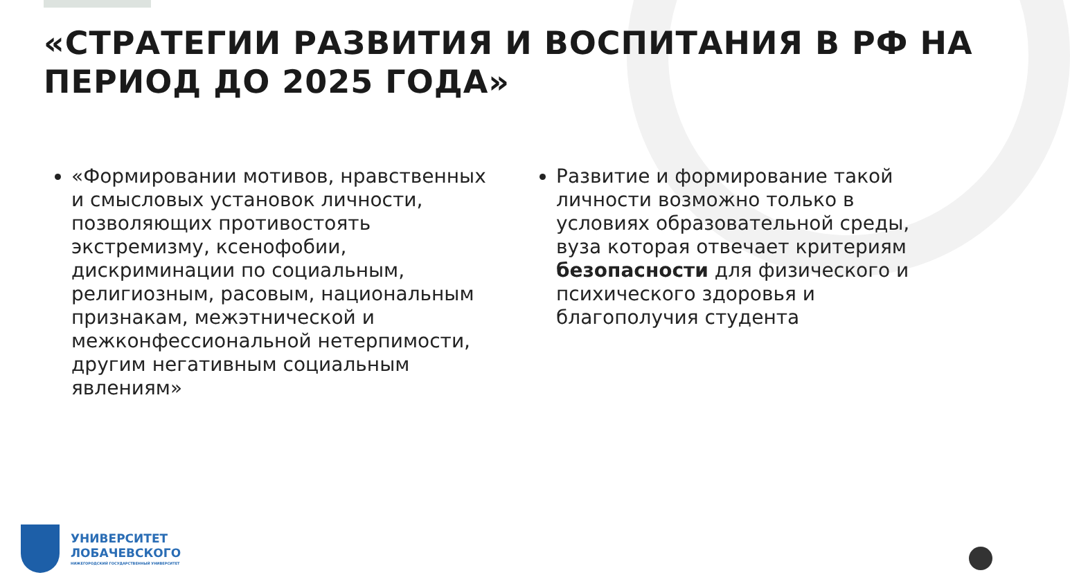«СТРАТЕГИИ РАЗВИТИЯ И ВОСПИТАНИЯ В РФ НА ПЕРИОД ДО 2025 ГОДА»
«Формировании мотивов, нравственных и смысловых установок личности, позволяющих противостоять экстремизму, ксенофобии, дискриминации по социальным, религиозным, расовым, национальным признакам, межэтнической и межконфессиональной нетерпимости, другим негативным социальным явлениям»
Развитие и формирование такой личности возможно только в условиях образовательной среды, вуза которая отвечает критериям безопасности для физического и психического здоровья и благополучия студента
УНИВЕРСИТЕТ
ЛОБАЧЕВСКОГО
НИЖЕГОРОДСКИЙ ГОСУДАРСТВЕННЫЙ УНИВЕРСИТЕТ